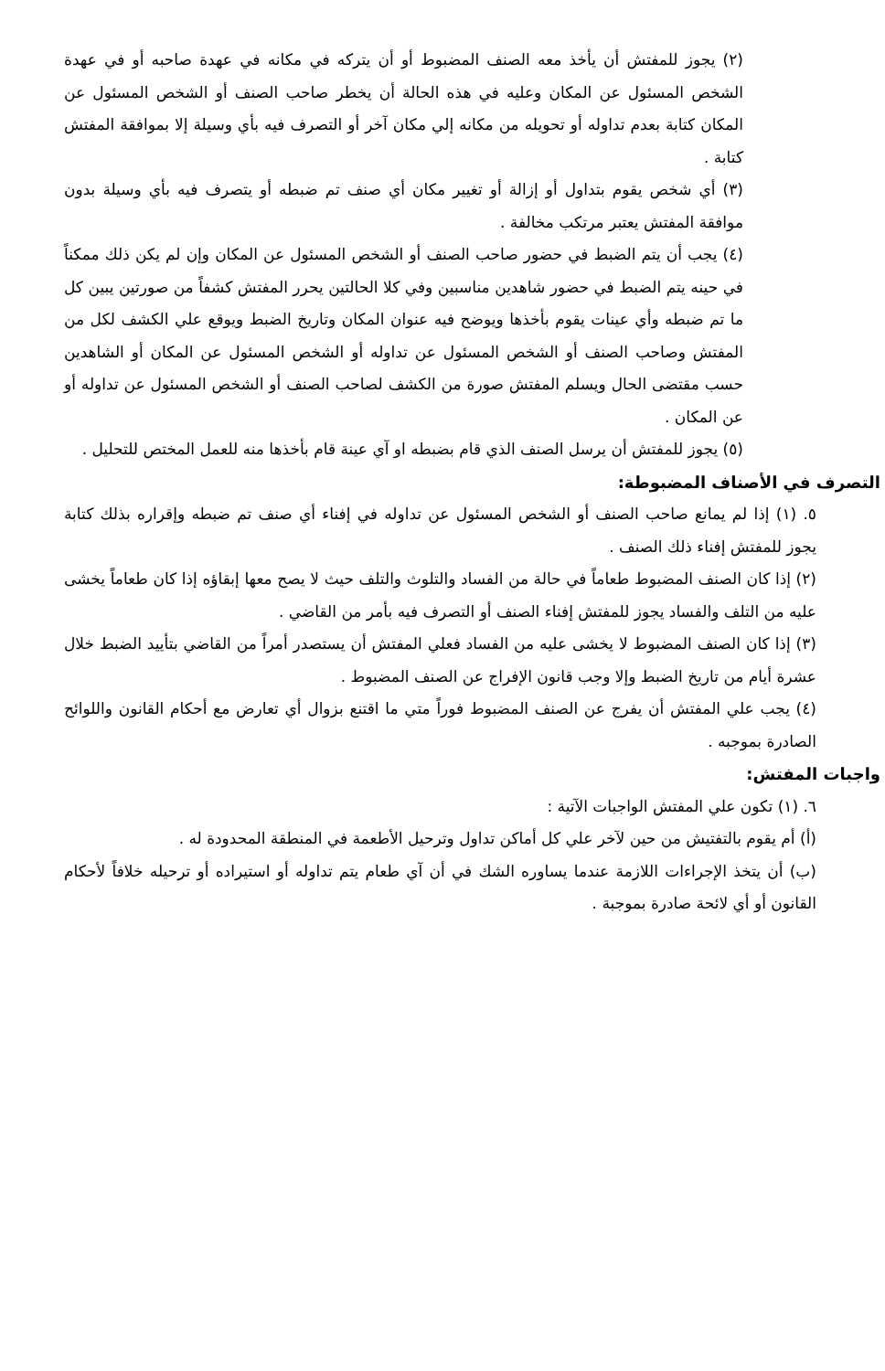(٢) يجوز للمفتش أن يأخذ معه الصنف المضبوط أو أن يتركه في مكانه في عهدة صاحبه أو في عهدة الشخص المسئول عن المكان وعليه في هذه الحالة أن يخطر صاحب الصنف أو الشخص المسئول عن المكان كتابة بعدم تداوله أو تحويله من مكانه إلي مكان آخر أو التصرف فيه بأي وسيلة إلا بموافقة المفتش كتابة .
(٣) أي شخص يقوم بتداول أو إزالة أو تغيير مكان أي صنف تم ضبطه أو يتصرف فيه بأي وسيلة بدون موافقة المفتش يعتبر مرتكب مخالفة .
(٤) يجب أن يتم الضبط في حضور صاحب الصنف أو الشخص المسئول عن المكان وإن لم يكن ذلك ممكناً في حينه يتم الضبط في حضور شاهدين مناسبين وفي كلا الحالتين يحرر المفتش كشفاً من صورتين يبين كل ما تم ضبطه وأي عينات يقوم بأخذها ويوضح فيه عنوان المكان وتاريخ الضبط ويوقع علي الكشف لكل من المفتش وصاحب الصنف أو الشخص المسئول عن تداوله أو الشخص المسئول عن المكان أو الشاهدين حسب مقتضى الحال ويسلم المفتش صورة من الكشف لصاحب الصنف أو الشخص المسئول عن تداوله أو عن المكان .
(٥) يجوز للمفتش أن يرسل الصنف الذي قام بضبطه او آي عينة قام بأخذها منه للعمل المختص للتحليل .
التصرف في الأصناف المضبوطة:
٥. (١) إذا لم يمانع صاحب الصنف أو الشخص المسئول عن تداوله في إفناء أي صنف تم ضبطه وإقراره بذلك كتابة يجوز للمفتش إفناء ذلك الصنف .
(٢) إذا كان الصنف المضبوط طعاماً في حالة من الفساد والتلوث والتلف حيث لا يصح معها إبقاؤه إذا كان طعاماً يخشى عليه من التلف والفساد يجوز للمفتش إفناء الصنف أو التصرف فيه بأمر من القاضي .
(٣) إذا كان الصنف المضبوط لا يخشى عليه من الفساد فعلي المفتش أن يستصدر أمراً من القاضي بتأييد الضبط خلال عشرة أيام من تاريخ الضبط وإلا وجب قانون الإفراج عن الصنف المضبوط .
(٤) يجب علي المفتش أن يفرج عن الصنف المضبوط فوراً متي ما اقتنع بزوال أي تعارض مع أحكام القانون واللوائح الصادرة بموجبه .
واجبات المفتش:
٦. (١) تكون علي المفتش الواجبات الآتية :
(أ) أم يقوم بالتفتيش من حين لآخر علي كل أماكن تداول وترحيل الأطعمة في المنطقة المحدودة له .
(ب) أن يتخذ الإجراءات اللازمة عندما يساوره الشك في أن آي طعام يتم تداوله أو استيراده أو ترحيله خلافاً لأحكام القانون أو أي لائحة صادرة بموجبة .